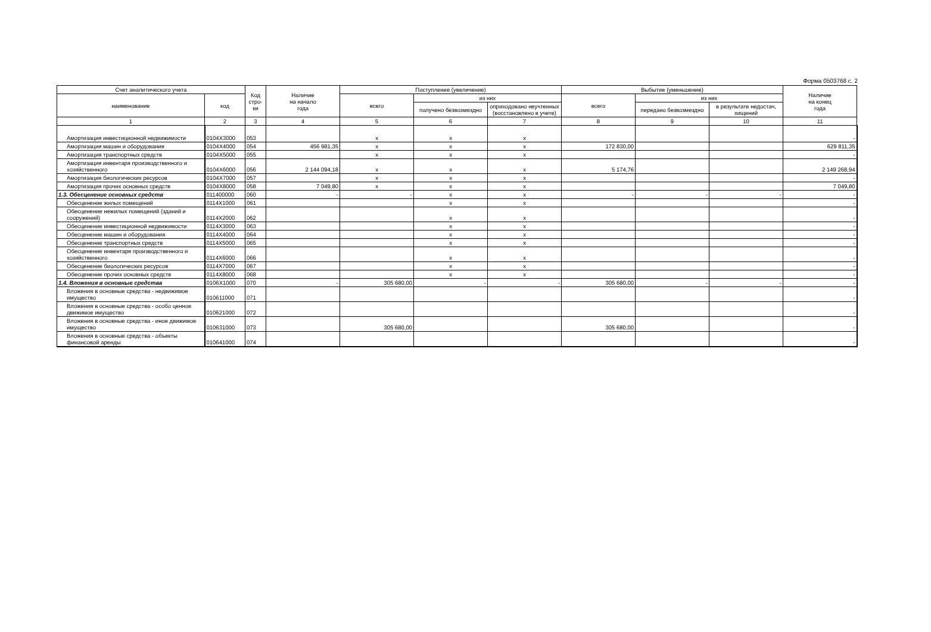Форма 0503768 с. 2
| Счет аналитического учета | | Код стро-ки | Наличие на начало года | Поступление (увеличение) | | | Выбытие (уменьшение) | | | Наличие на конец года |
| --- | --- | --- | --- | --- | --- | --- | --- | --- | --- | --- |
| наименование | код | | | всего | из них | | всего | из них | | |
| | | | | | получено безвозмездно | оприходовано неучтенных (восстановлено в учете) | | передано безвозмездно | в результате недостач, хищений | |
| 1 | 2 | 3 | 4 | 5 | 6 | 7 | 8 | 9 | 10 | 11 |
| Амортизация инвестиционной недвижимости | 0104X3000 | 053 | | x | x | x | | | | - |
| Амортизация машин и оборудования | 0104X4000 | 054 | 456 981,35 | x | x | x | 172 830,00 | | | 629 811,35 |
| Амортизация транспортных средств | 0104X5000 | 055 | | x | x | x | | | | - |
| Амортизация инвентаря производственного и хозяйственного | 0104X6000 | 056 | 2 144 094,18 | x | x | x | 5 174,76 | | | 2 149 268,94 |
| Амортизация биологических ресурсов | 0104X7000 | 057 | | x | x | x | | | | - |
| Амортизация прочих основных средств | 0104X8000 | 058 | 7 049,80 | x | x | x | | | | 7 049,80 |
| 1.3. Обесценение основных средств | 011400000 | 060 | - | - | x | x | - | - | - | - |
| Обесценение жилых помещений | 0114X1000 | 061 | | | x | x | | | | - |
| Обесценение нежилых помещений (зданий и сооружений) | 0114X2000 | 062 | | | x | x | | | | - |
| Обесценение инвестиционной недвижимости | 0114X3000 | 063 | | | x | x | | | | - |
| Обесценение машин и оборудования | 0114X4000 | 064 | | | x | x | | | | - |
| Обесценение транспортных средств | 0114X5000 | 065 | | | x | x | | | | - |
| Обесценение инвентаря производственного и хозяйственного | 0114X6000 | 066 | | | x | x | | | | - |
| Обесценение биологических ресурсов | 0114X7000 | 067 | | | x | x | | | | - |
| Обесценение прочих основных средств | 0114X8000 | 068 | | | x | x | | | | - |
| 1.4. Вложения в основные средства | 0106X1000 | 070 | - | 305 680,00 | - | - | 305 680,00 | - | - | - |
| Вложения в основные средства - недвижимое имущество | 010611000 | 071 | | | | | | | | - |
| Вложения в основные средства - особо ценное движимое имущество | 010621000 | 072 | | | | | | | | - |
| Вложения в основные средства - иное движимое имущество | 010631000 | 073 | | 305 680,00 | | | 305 680,00 | | | - |
| Вложения в основные средства - объекты финансовой аренды | 010641000 | 074 | | | | | | | | - |